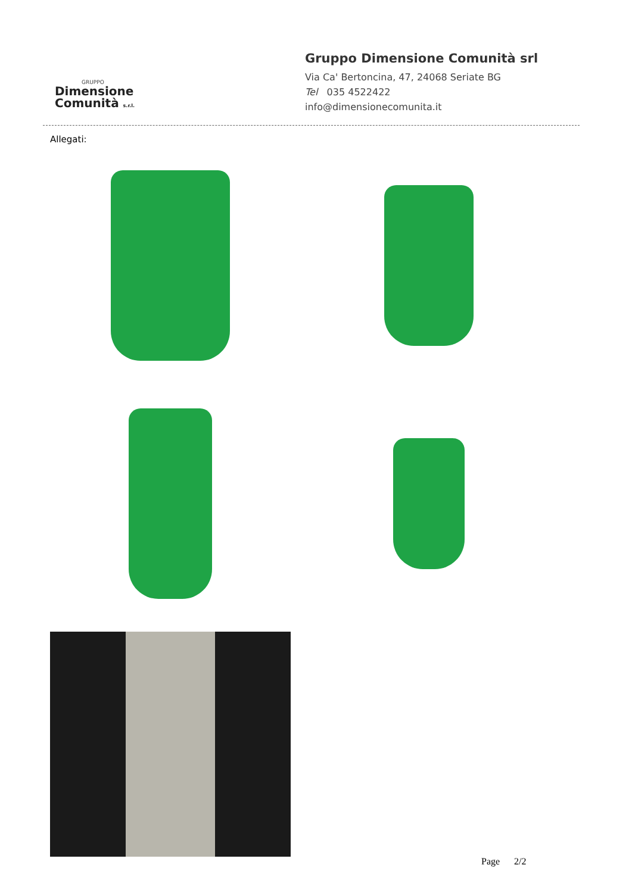GRUPPO
Dimensione
Comunità s.r.l.
Gruppo Dimensione Comunità srl
Via Ca' Bertoncina, 47, 24068 Seriate BG
Tel 035 4522422
info@dimensionecomunita.it
Allegati:
Page 2/2